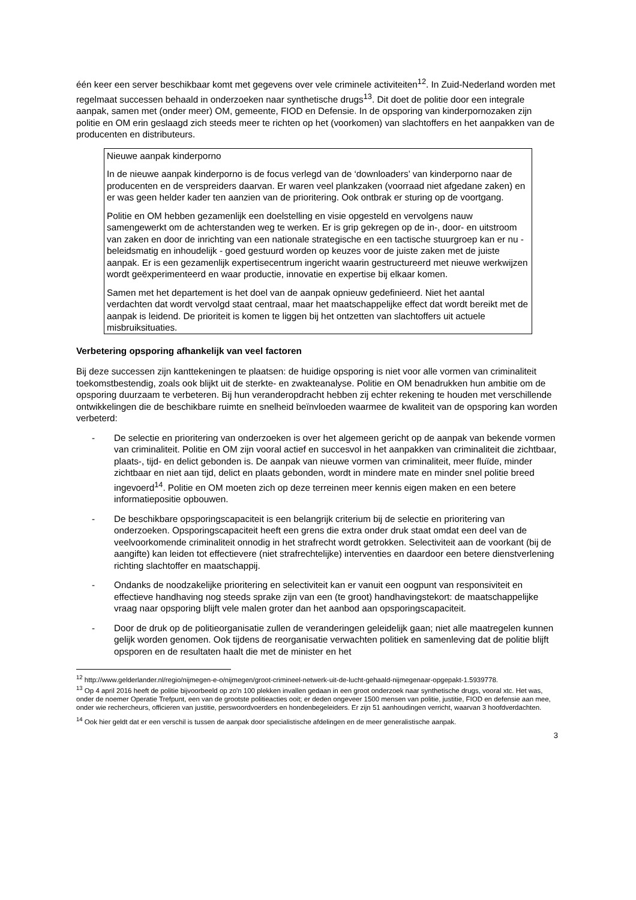één keer een server beschikbaar komt met gegevens over vele criminele activiteiten<sup>12</sup>. In Zuid-Nederland worden met regelmaat successen behaald in onderzoeken naar synthetische drugs<sup>13</sup>. Dit doet de politie door een integrale aanpak, samen met (onder meer) OM, gemeente, FIOD en Defensie. In de opsporing van kinderpornozaken zijn politie en OM erin geslaagd zich steeds meer te richten op het (voorkomen) van slachtoffers en het aanpakken van de producenten en distributeurs.
Nieuwe aanpak kinderporno
In de nieuwe aanpak kinderporno is de focus verlegd van de ‘downloaders’ van kinderporno naar de producenten en de verspreiders daarvan. Er waren veel plankzaken (voorraad niet afgedane zaken) en er was geen helder kader ten aanzien van de prioritering. Ook ontbrak er sturing op de voortgang.
Politie en OM hebben gezamenlijk een doelstelling en visie opgesteld en vervolgens nauw samengewerkt om de achterstanden weg te werken. Er is grip gekregen op de in-, door- en uitstroom van zaken en door de inrichting van een nationale strategische en een tactische stuurgroep kan er nu - beleidsmatig en inhoudelijk - goed gestuurd worden op keuzes voor de juiste zaken met de juiste aanpak. Er is een gezamenlijk expertisecentrum ingericht waarin gestructureerd met nieuwe werkwijzen wordt geëxperimenteerd en waar productie, innovatie en expertise bij elkaar komen.
Samen met het departement is het doel van de aanpak opnieuw gedefinieerd. Niet het aantal verdachten dat wordt vervolgd staat centraal, maar het maatschappelijke effect dat wordt bereikt met de aanpak is leidend. De prioriteit is komen te liggen bij het ontzetten van slachtoffers uit actuele misbruiksituaties.
Verbetering opsporing afhankelijk van veel factoren
Bij deze successen zijn kanttekeningen te plaatsen: de huidige opsporing is niet voor alle vormen van criminaliteit toekomstbestendig, zoals ook blijkt uit de sterkte- en zwakteanalyse. Politie en OM benadrukken hun ambitie om de opsporing duurzaam te verbeteren. Bij hun veranderopdracht hebben zij echter rekening te houden met verschillende ontwikkelingen die de beschikbare ruimte en snelheid beïnvloeden waarmee de kwaliteit van de opsporing kan worden verbeterd:
- De selectie en prioritering van onderzoeken is over het algemeen gericht op de aanpak van bekende vormen van criminaliteit. Politie en OM zijn vooral actief en succesvol in het aanpakken van criminaliteit die zichtbaar, plaats-, tijd- en delict gebonden is. De aanpak van nieuwe vormen van criminaliteit, meer fluïde, minder zichtbaar en niet aan tijd, delict en plaats gebonden, wordt in mindere mate en minder snel politie breed ingevoerd<sup>14</sup>. Politie en OM moeten zich op deze terreinen meer kennis eigen maken en een betere informatiepositie opbouwen.
- De beschikbare opsporingscapaciteit is een belangrijk criterium bij de selectie en prioritering van onderzoeken. Opsporingscapaciteit heeft een grens die extra onder druk staat omdat een deel van de veelvoorkomende criminaliteit onnodig in het strafrecht wordt getrokken. Selectiviteit aan de voorkant (bij de aangifte) kan leiden tot effectievere (niet strafrechtelijke) interventies en daardoor een betere dienstverlening richting slachtoffer en maatschappij.
- Ondanks de noodzakelijke prioritering en selectiviteit kan er vanuit een oogpunt van responsiviteit en effectieve handhaving nog steeds sprake zijn van een (te groot) handhavingstekort: de maatschappelijke vraag naar opsporing blijft vele malen groter dan het aanbod aan opsporingscapaciteit.
- Door de druk op de politieorganisatie zullen de veranderingen geleidelijk gaan; niet alle maatregelen kunnen gelijk worden genomen. Ook tijdens de reorganisatie verwachten politiek en samenleving dat de politie blijft opsporen en de resultaten haalt die met de minister en het
<sup>12</sup> http://www.gelderlander.nl/regio/nijmegen-e-o/nijmegen/groot-crimineel-netwerk-uit-de-lucht-gehaald-nijmegenaar-opgepakt-1.5939778.
<sup>13</sup> Op 4 april 2016 heeft de politie bijvoorbeeld op zo'n 100 plekken invallen gedaan in een groot onderzoek naar synthetische drugs, vooral xtc. Het was, onder de noemer Operatie Trefpunt, een van de grootste politieacties ooit; er deden ongeveer 1500 mensen van politie, justitie, FIOD en defensie aan mee, onder wie rechercheurs, officieren van justitie, perswoordvoerders en hondenbegeleiders. Er zijn 51 aanhoudingen verricht, waarvan 3 hoofdverdachten.
<sup>14</sup> Ook hier geldt dat er een verschil is tussen de aanpak door specialistische afdelingen en de meer generalistische aanpak.
3